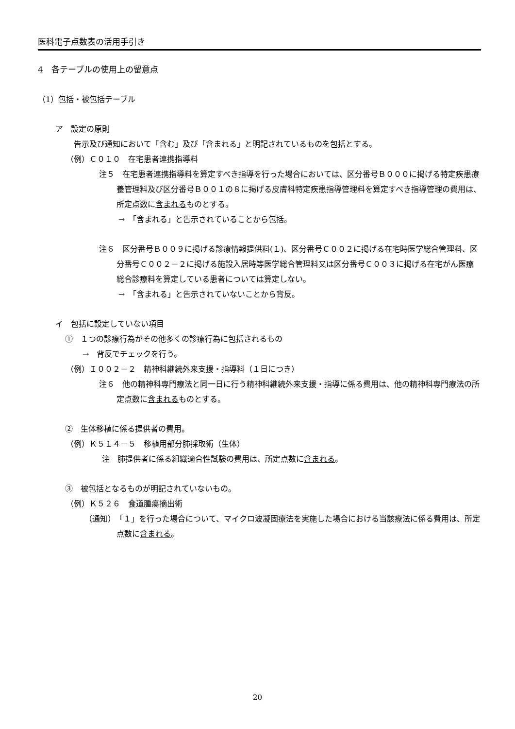医科電子点数表の活用手引き
4　各テーブルの使用上の留意点
（1）包括・被包括テーブル
ア　設定の原則
告示及び通知において「含む」及び「含まれる」と明記されているものを包括とする。
（例）Ｃ０１０　在宅患者連携指導料
注５　在宅患者連携指導料を算定すべき指導を行った場合においては、区分番号Ｂ０００に掲げる特定疾患療養管理料及び区分番号Ｂ００１の８に掲げる皮膚科特定疾患指導管理料を算定すべき指導管理の費用は、所定点数に含まれるものとする。
→　「含まれる」と告示されていることから包括。
注６　区分番号Ｂ００９に掲げる診療情報提供料(１)、区分番号Ｃ００２に掲げる在宅時医学総合管理料、区分番号Ｃ００２－２に掲げる施設入居時等医学総合管理料又は区分番号Ｃ００３に掲げる在宅がん医療総合診療料を算定している患者については算定しない。
→　「含まれる」と告示されていないことから背反。
イ　包括に設定していない項目
①　１つの診療行為がその他多くの診療行為に包括されるもの
→　背反でチェックを行う。
（例）Ｉ００２－２　精神科継続外来支援・指導料（１日につき）
注６　他の精神科専門療法と同一日に行う精神科継続外来支援・指導に係る費用は、他の精神科専門療法の所定点数に含まれるものとする。
②　生体移植に係る提供者の費用。
（例）Ｋ５１４－５　移植用部分肺採取術（生体）
注　肺提供者に係る組織適合性試験の費用は、所定点数に含まれる。
③　被包括となるものが明記されていないもの。
（例）Ｋ５２６　食道腫瘍摘出術
（通知）　「１」を行った場合について、マイクロ波凝固療法を実施した場合における当該療法に係る費用は、所定点数に含まれる。
20